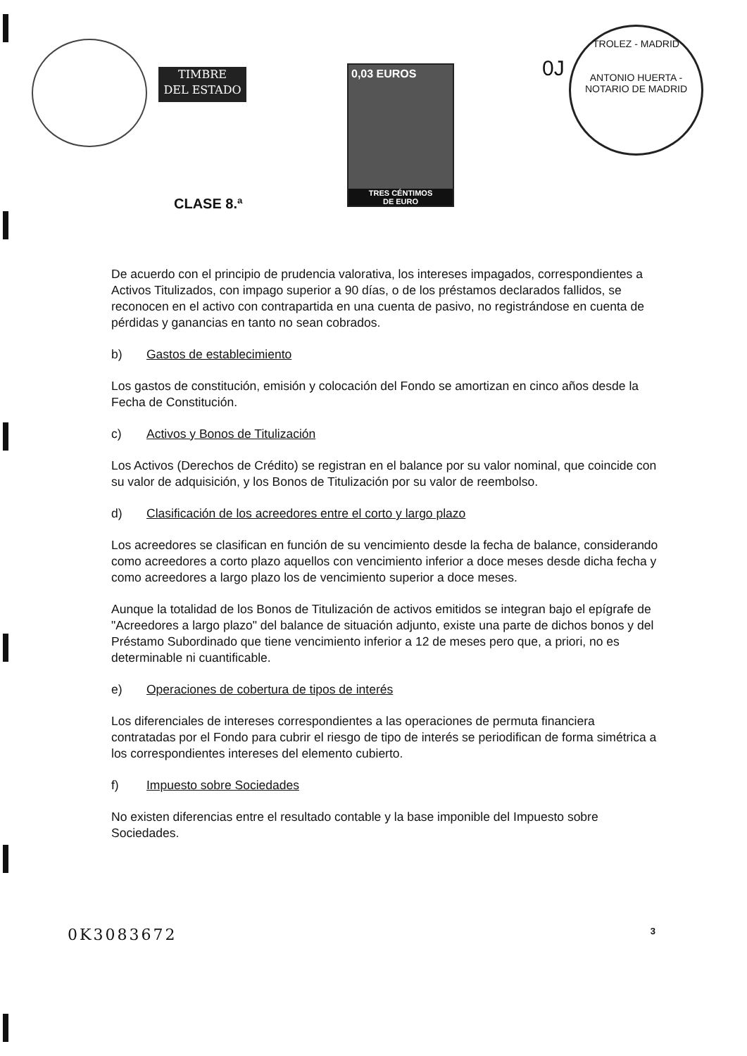TIMBRE
DEL ESTADO
0,03 EUROS
TRES CÉNTIMOS
DE EURO
CLASE 8.ª
0J
TROLEZ - MADRID
ANTONIO HUERTA - NOTARIO DE MADRID
De acuerdo con el principio de prudencia valorativa, los intereses impagados, correspondientes a Activos Titulizados, con impago superior a 90 días, o de los préstamos declarados fallidos, se reconocen en el activo con contrapartida en una cuenta de pasivo, no registrándose en cuenta de pérdidas y ganancias en tanto no sean cobrados.
b) Gastos de establecimiento
Los gastos de constitución, emisión y colocación del Fondo se amortizan en cinco años desde la Fecha de Constitución.
c) Activos y Bonos de Titulización
Los Activos (Derechos de Crédito) se registran en el balance por su valor nominal, que coincide con su valor de adquisición, y los Bonos de Titulización por su valor de reembolso.
d) Clasificación de los acreedores entre el corto y largo plazo
Los acreedores se clasifican en función de su vencimiento desde la fecha de balance, considerando como acreedores a corto plazo aquellos con vencimiento inferior a doce meses desde dicha fecha y como acreedores a largo plazo los de vencimiento superior a doce meses.
Aunque la totalidad de los Bonos de Titulización de activos emitidos se integran bajo el epígrafe de "Acreedores a largo plazo" del balance de situación adjunto, existe una parte de dichos bonos y del Préstamo Subordinado que tiene vencimiento inferior a 12 de meses pero que, a priori, no es determinable ni cuantificable.
e) Operaciones de cobertura de tipos de interés
Los diferenciales de intereses correspondientes a las operaciones de permuta financiera contratadas por el Fondo para cubrir el riesgo de tipo de interés se periodifican de forma simétrica a los correspondientes intereses del elemento cubierto.
f) Impuesto sobre Sociedades
No existen diferencias entre el resultado contable y la base imponible del Impuesto sobre Sociedades.
0K3083672 3